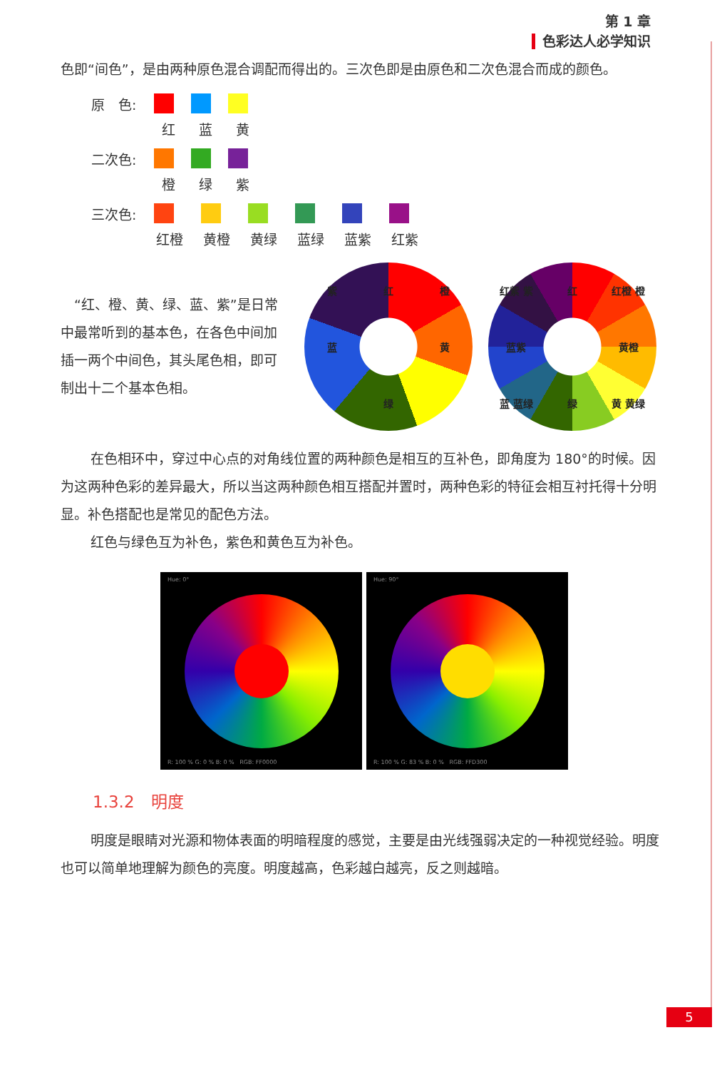第 1 章
色彩达人必学知识
色即“间色”，是由两种原色混合调配而得出的。三次色即是由原色和二次色混合而成的颜色。
原　色:
红 蓝 黄
二次色:
橙 绿 紫
三次色:
红橙 黄橙 黄绿 蓝绿 蓝紫 红紫
　“红、橙、黄、绿、蓝、紫”是日常中最常听到的基本色，在各色中间加插一两个中间色，其头尾色相，即可制出十二个基本色相。
紫红橙蓝 黄 绿
红紫 紫 红 红橙 橙 蓝紫 黄橙 蓝 蓝绿 绿 黄 黄绿
在色相环中，穿过中心点的对角线位置的两种颜色是相互的互补色，即角度为 180°的时候。因为这两种色彩的差异最大，所以当这两种颜色相互搭配并置时，两种色彩的特征会相互衬托得十分明显。补色搭配也是常见的配色方法。
红色与绿色互为补色，紫色和黄色互为补色。
Hue: 0°
R: 100 % G: 0 % B: 0 % RGB: FF0000
Hue: 90°
R: 100 % G: 83 % B: 0 % RGB: FFD300
1.3.2　明度
明度是眼睛对光源和物体表面的明暗程度的感觉，主要是由光线强弱决定的一种视觉经验。明度也可以简单地理解为颜色的亮度。明度越高，色彩越白越亮，反之则越暗。
5